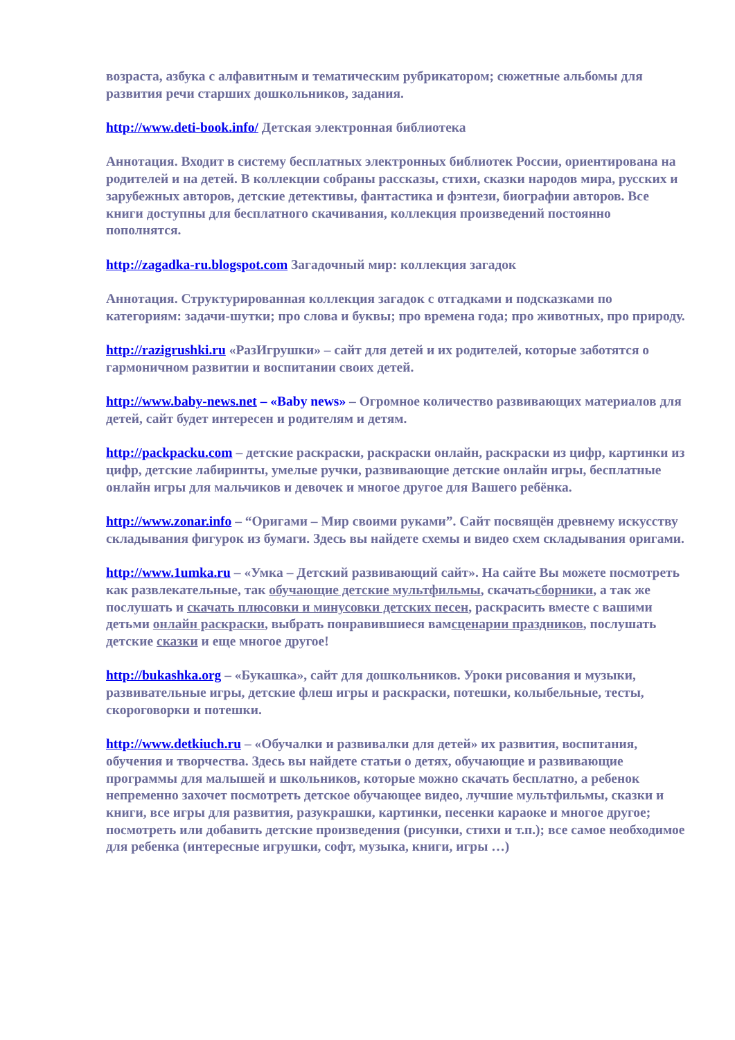возраста, азбука с алфавитным и тематическим рубрикатором; сюжетные альбомы для развития речи старших дошкольников, задания.
http://www.deti-book.info/ Детская электронная библиотека
Аннотация. Входит в систему бесплатных электронных библиотек России, ориентирована на родителей и на детей. В коллекции собраны рассказы, стихи, сказки народов мира, русских и зарубежных авторов, детские детективы, фантастика и фэнтези, биографии авторов. Все книги доступны для бесплатного скачивания, коллекция произведений постоянно пополнятся.
http://zagadka-ru.blogspot.com Загадочный мир: коллекция загадок
Аннотация. Структурированная коллекция загадок с отгадками и подсказками по категориям: задачи-шутки; про слова и буквы; про времена года; про животных, про природу.
http://razigrushki.ru «РазИгрушки» – сайт для детей и их родителей, которые заботятся о гармоничном развитии и воспитании своих детей.
http://www.baby-news.net – «Baby news» – Огромное количество развивающих материалов для детей, сайт будет интересен и родителям и детям.
http://packpacku.com – детские раскраски, раскраски онлайн, раскраски из цифр, картинки из цифр, детские лабиринты, умелые ручки, развивающие детские онлайн игры, бесплатные онлайн игры для мальчиков и девочек и многое другое для Вашего ребёнка.
http://www.zonar.info – “Оригами – Мир своими руками”. Сайт посвящён древнему искусству складывания фигурок из бумаги. Здесь вы найдете схемы и видео схем складывания оригами.
http://www.1umka.ru – «Умка – Детский развивающий сайт». На сайте Вы можете посмотреть как развлекательные, так обучающие детские мультфильмы, скачатьсборники, а так же послушать и скачать плюсовки и минусовки детских песен, раскрасить вместе с вашими детьми онлайн раскраски, выбрать понравившиеся вамсценарии праздников, послушать детские сказки и еще многое другое!
http://bukashka.org – «Букашка», сайт для дошкольников. Уроки рисования и музыки, развивательные игры, детские флеш игры и раскраски, потешки, колыбельные, тесты, скороговорки и потешки.
http://www.detkiuch.ru – «Обучалки и развивалки для детей» их развития, воспитания, обучения и творчества. Здесь вы найдете статьи о детях, обучающие и развивающие программы для малышей и школьников, которые можно скачать бесплатно, а ребенок непременно захочет посмотреть детское обучающее видео, лучшие мультфильмы, сказки и книги, все игры для развития, разукрашки, картинки, песенки караоке и многое другое; посмотреть или добавить детские произведения (рисунки, стихи и т.п.); все самое необходимое для ребенка (интересные игрушки, софт, музыка, книги, игры …)